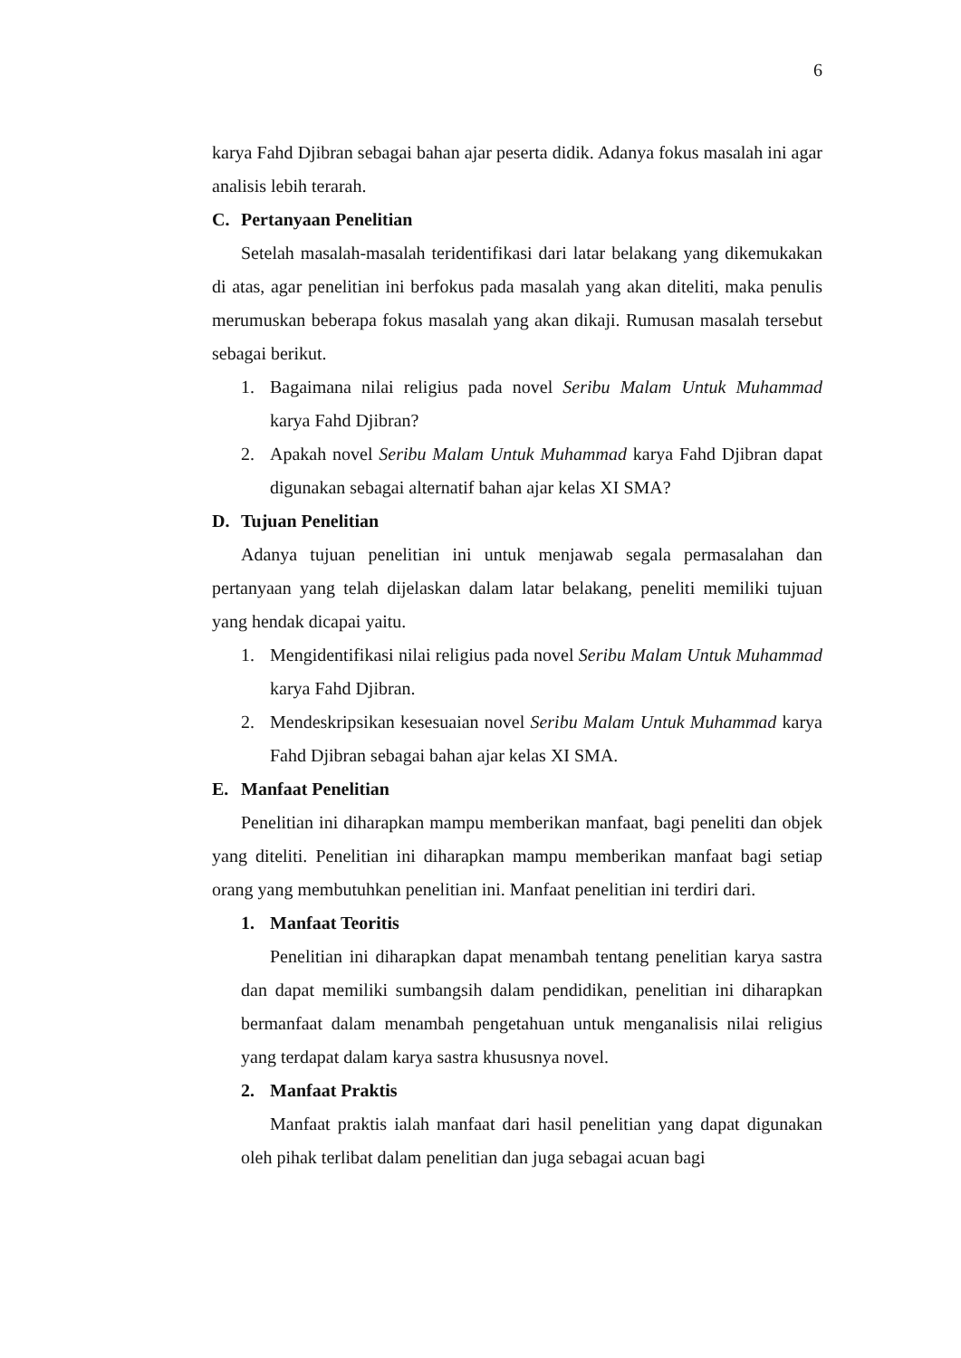6
karya Fahd Djibran sebagai bahan ajar peserta didik. Adanya fokus masalah ini agar analisis lebih terarah.
C. Pertanyaan Penelitian
Setelah masalah-masalah teridentifikasi dari latar belakang yang dikemukakan di atas, agar penelitian ini berfokus pada masalah yang akan diteliti, maka penulis merumuskan beberapa fokus masalah yang akan dikaji. Rumusan masalah tersebut sebagai berikut.
1. Bagaimana nilai religius pada novel Seribu Malam Untuk Muhammad karya Fahd Djibran?
2. Apakah novel Seribu Malam Untuk Muhammad karya Fahd Djibran dapat digunakan sebagai alternatif bahan ajar kelas XI SMA?
D. Tujuan Penelitian
Adanya tujuan penelitian ini untuk menjawab segala permasalahan dan pertanyaan yang telah dijelaskan dalam latar belakang, peneliti memiliki tujuan yang hendak dicapai yaitu.
1. Mengidentifikasi nilai religius pada novel Seribu Malam Untuk Muhammad karya Fahd Djibran.
2. Mendeskripsikan kesesuaian novel Seribu Malam Untuk Muhammad karya Fahd Djibran sebagai bahan ajar kelas XI SMA.
E. Manfaat Penelitian
Penelitian ini diharapkan mampu memberikan manfaat, bagi peneliti dan objek yang diteliti. Penelitian ini diharapkan mampu memberikan manfaat bagi setiap orang yang membutuhkan penelitian ini. Manfaat penelitian ini terdiri dari.
1. Manfaat Teoritis
Penelitian ini diharapkan dapat menambah tentang penelitian karya sastra dan dapat memiliki sumbangsih dalam pendidikan, penelitian ini diharapkan bermanfaat dalam menambah pengetahuan untuk menganalisis nilai religius yang terdapat dalam karya sastra khususnya novel.
2. Manfaat Praktis
Manfaat praktis ialah manfaat dari hasil penelitian yang dapat digunakan oleh pihak terlibat dalam penelitian dan juga sebagai acuan bagi